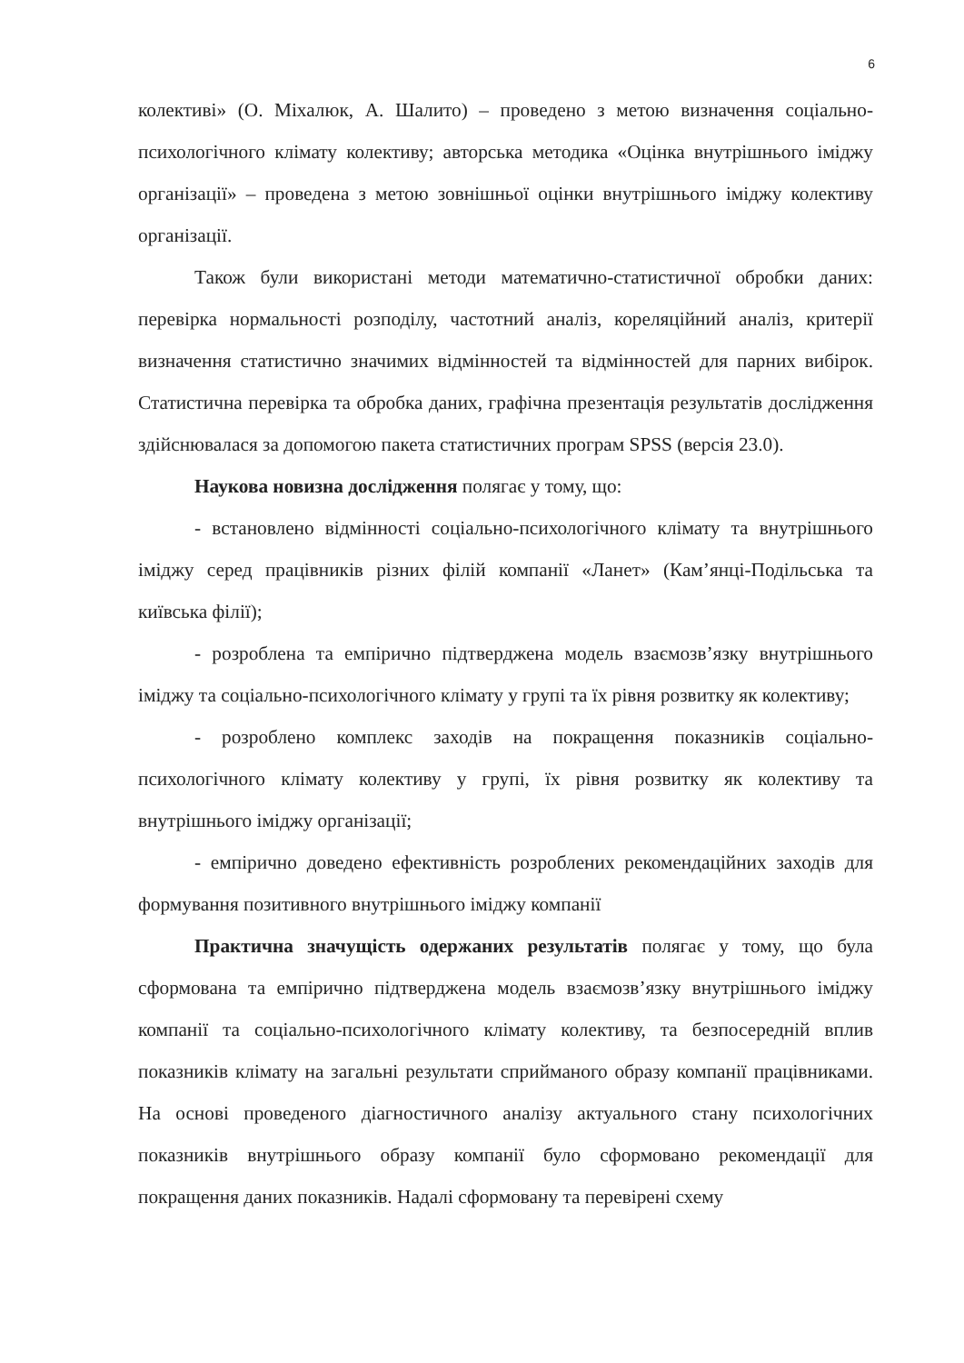6
колективі» (О. Міхалюк, А. Шалито) – проведено з метою визначення соціально-психологічного клімату колективу; авторська методика «Оцінка внутрішнього іміджу організації» – проведена з метою зовнішньої оцінки внутрішнього іміджу колективу організації.
Також були використані методи математично-статистичної обробки даних: перевірка нормальності розподілу, частотний аналіз, кореляційний аналіз, критерії визначення статистично значимих відмінностей та відмінностей для парних вибірок. Статистична перевірка та обробка даних, графічна презентація результатів дослідження здійснювалася за допомогою пакета статистичних програм SPSS (версія 23.0).
Наукова новизна дослідження полягає у тому, що:
- встановлено відмінності соціально-психологічного клімату та внутрішнього іміджу серед працівників різних філій компанії «Ланет» (Кам’янці-Подільська та київська філії);
- розроблена та емпірично підтверджена модель взаємозв’язку внутрішнього іміджу та соціально-психологічного клімату у групі та їх рівня розвитку як колективу;
- розроблено комплекс заходів на покращення показників соціально-психологічного клімату колективу у групі, їх рівня розвитку як колективу та внутрішнього іміджу організації;
- емпірично доведено ефективність розроблених рекомендаційних заходів для формування позитивного внутрішнього іміджу компанії
Практична значущість одержаних результатів полягає у тому, що була сформована та емпірично підтверджена модель взаємозв’язку внутрішнього іміджу компанії та соціально-психологічного клімату колективу, та безпосередній вплив показників клімату на загальні результати сприйманого образу компанії працівниками. На основі проведеного діагностичного аналізу актуального стану психологічних показників внутрішнього образу компанії було сформовано рекомендації для покращення даних показників. Надалі сформовану та перевірені схему